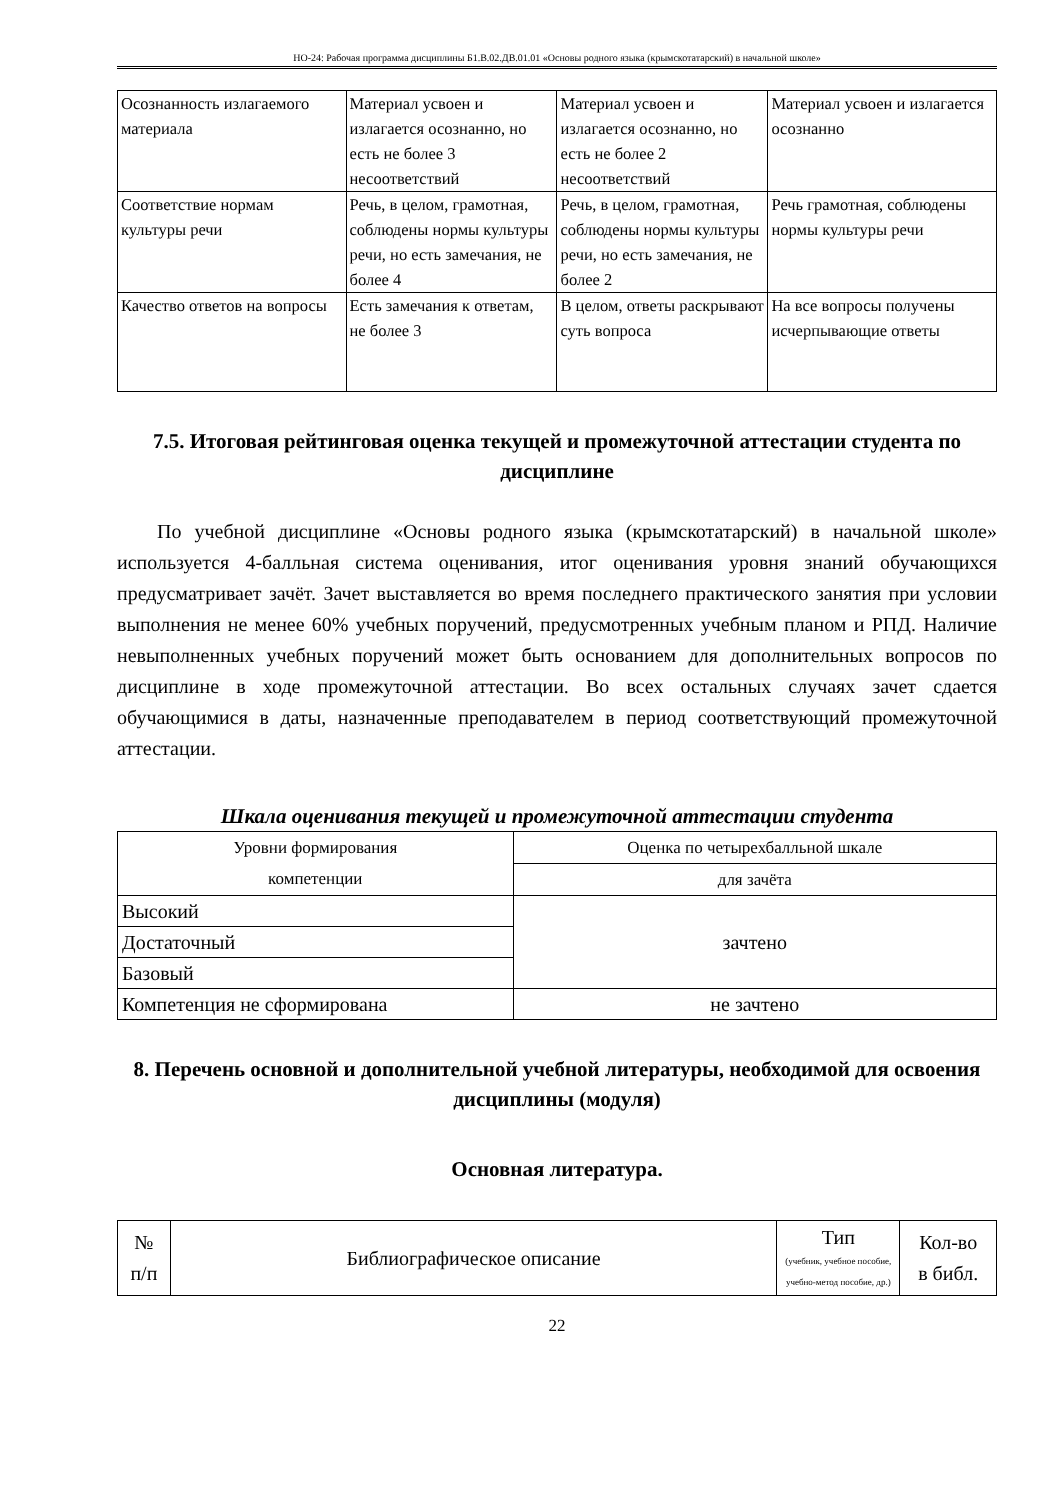НО-24: Рабочая программа дисциплины Б1.В.02.ДВ.01.01 «Основы родного языка (крымскотатарский) в начальной школе»
| Осознанность излагаемого материала | Материал усвоен и излагается осознанно, но есть не более 3 несоответствий | Материал усвоен и излагается осознанно, но есть не более 2 несоответствий | Материал усвоен и излагается осознанно |
| Соответствие нормам культуры речи | Речь, в целом, грамотная, соблюдены нормы культуры речи, но есть замечания, не более 4 | Речь, в целом, грамотная, соблюдены нормы культуры речи, но есть замечания, не более 2 | Речь грамотная, соблюдены нормы культуры речи |
| Качество ответов на вопросы | Есть замечания к ответам, не более 3 | В целом, ответы раскрывают суть вопроса | На все вопросы получены исчерпывающие ответы |
7.5. Итоговая рейтинговая оценка текущей и промежуточной аттестации студента по дисциплине
По учебной дисциплине «Основы родного языка (крымскотатарский) в начальной школе» используется 4-балльная система оценивания, итог оценивания уровня знаний обучающихся предусматривает зачёт. Зачет выставляется во время последнего практического занятия при условии выполнения не менее 60% учебных поручений, предусмотренных учебным планом и РПД. Наличие невыполненных учебных поручений может быть основанием для дополнительных вопросов по дисциплине в ходе промежуточной аттестации. Во всех остальных случаях зачет сдается обучающимися в даты, назначенные преподавателем в период соответствующий промежуточной аттестации.
Шкала оценивания текущей и промежуточной аттестации студента
| Уровни формирования компетенции | Оценка по четырехбалльной шкале |
| --- | --- |
| | для зачёта |
| Высокий | зачтено |
| Достаточный | |
| Базовый | |
| Компетенция не сформирована | не зачтено |
8. Перечень основной и дополнительной учебной литературы, необходимой для освоения дисциплины (модуля)
Основная литература.
| № п/п | Библиографическое описание | Тип (учебник, учебное пособие, учебно-метод пособие, др.) | Кол-во в библ. |
| --- | --- | --- | --- |
22